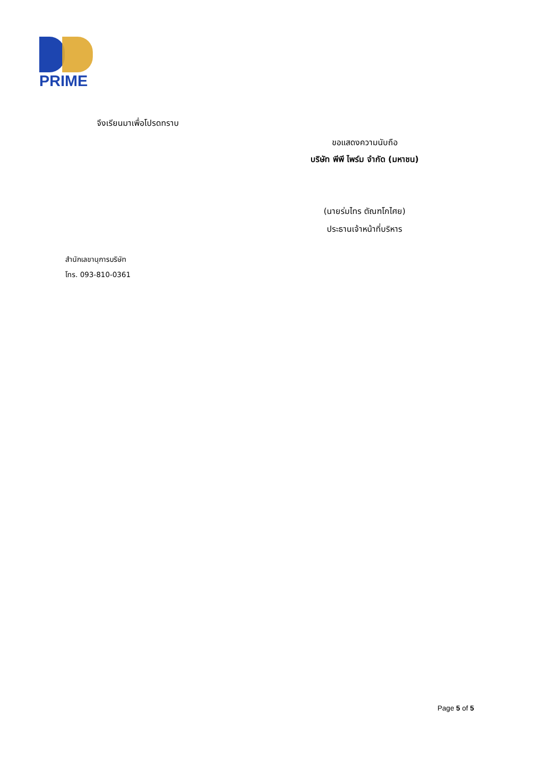PRIME
จึงเรียนมาเพื่อโปรดทราบ
ขอแสดงความนับถือ
บริษัท พีพี ไพร์ม จำกัด (มหาชน)
(นายร่มไทร ตัณฑโกไศย)
ประธานเจ้าหน้าที่บริหาร
สำนักเลขานุการบริษัท
โทร. 093-810-0361
Page 5 of 5